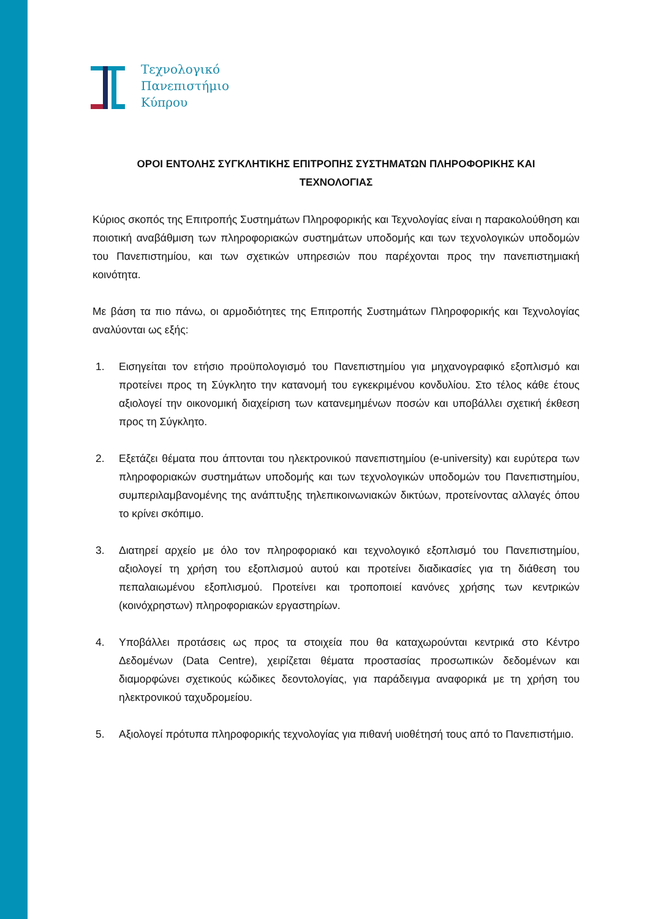Τεχνολογικό
Πανεπιστήμιο
Κύπρου
ΟΡΟΙ ΕΝΤΟΛΗΣ ΣΥΓΚΛΗΤΙΚΗΣ ΕΠΙΤΡΟΠΗΣ ΣΥΣΤΗΜΑΤΩΝ ΠΛΗΡΟΦΟΡΙΚΗΣ ΚΑΙ
ΤΕΧΝΟΛΟΓΙΑΣ
Κύριος σκοπός της Επιτροπής Συστημάτων Πληροφορικής και Τεχνολογίας είναι η παρακολούθηση και ποιοτική αναβάθμιση των πληροφοριακών συστημάτων υποδομής και των τεχνολογικών υποδομών του Πανεπιστημίου, και των σχετικών υπηρεσιών που παρέχονται προς την πανεπιστημιακή κοινότητα.
Με βάση τα πιο πάνω, οι αρμοδιότητες της Επιτροπής Συστημάτων Πληροφορικής και Τεχνολογίας αναλύονται ως εξής:
1. Εισηγείται τον ετήσιο προϋπολογισμό του Πανεπιστημίου για μηχανογραφικό εξοπλισμό και προτείνει προς τη Σύγκλητο την κατανομή του εγκεκριμένου κονδυλίου. Στο τέλος κάθε έτους αξιολογεί την οικονομική διαχείριση των κατανεμημένων ποσών και υποβάλλει σχετική έκθεση προς τη Σύγκλητο.
2. Εξετάζει θέματα που άπτονται του ηλεκτρονικού πανεπιστημίου (e-university) και ευρύτερα των πληροφοριακών συστημάτων υποδομής και των τεχνολογικών υποδομών του Πανεπιστημίου, συμπεριλαμβανομένης της ανάπτυξης τηλεπικοινωνιακών δικτύων, προτείνοντας αλλαγές όπου το κρίνει σκόπιμο.
3. Διατηρεί αρχείο με όλο τον πληροφοριακό και τεχνολογικό εξοπλισμό του Πανεπιστημίου, αξιολογεί τη χρήση του εξοπλισμού αυτού και προτείνει διαδικασίες για τη διάθεση του πεπαλαιωμένου εξοπλισμού. Προτείνει και τροποποιεί κανόνες χρήσης των κεντρικών (κοινόχρηστων) πληροφοριακών εργαστηρίων.
4. Υποβάλλει προτάσεις ως προς τα στοιχεία που θα καταχωρούνται κεντρικά στο Κέντρο Δεδομένων (Data Centre), χειρίζεται θέματα προστασίας προσωπικών δεδομένων και διαμορφώνει σχετικούς κώδικες δεοντολογίας, για παράδειγμα αναφορικά με τη χρήση του ηλεκτρονικού ταχυδρομείου.
5. Αξιολογεί πρότυπα πληροφορικής τεχνολογίας για πιθανή υιοθέτησή τους από το Πανεπιστήμιο.